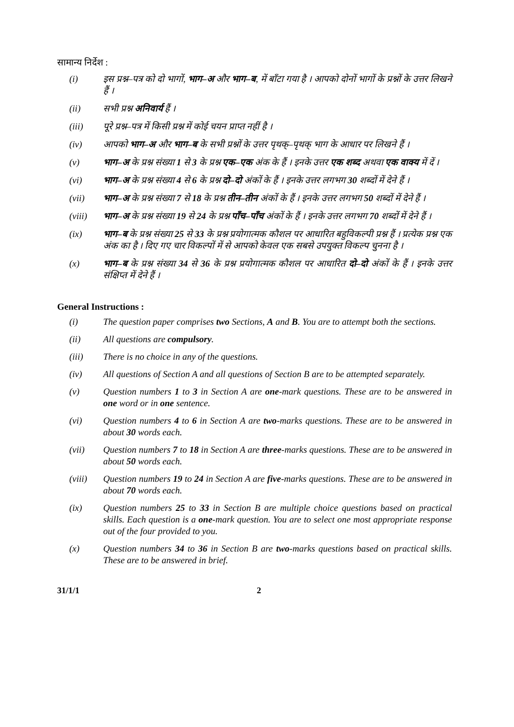सामान्य निर्देश :
(i) इस प्रश्न–पत्र को दो भागों, भाग–अ और भाग–ब, में बाँटा गया है । आपको दोनों भागों के प्रश्नों के उत्तर लिखने हैं ।
(ii) सभी प्रश्न अनिवार्य हैं ।
(iii) पूरे प्रश्न–पत्र में किसी प्रश्न में कोई चयन प्राप्त नहीं है ।
(iv) आपको भाग–अ और भाग–ब के सभी प्रश्नों के उत्तर पृथक्–पृथक् भाग के आधार पर लिखने हैं ।
(v) भाग–अ के प्रश्न संख्या 1 से 3 के प्रश्न एक–एक अंक के हैं । इनके उत्तर एक शब्द अथवा एक वाक्य में दें ।
(vi) भाग–अ के प्रश्न संख्या 4 से 6 के प्रश्न दो–दो अंकों के हैं । इनके उत्तर लगभग 30 शब्दों में देने हैं ।
(vii) भाग–अ के प्रश्न संख्या 7 से 18 के प्रश्न तीन–तीन अंकों के हैं । इनके उत्तर लगभग 50 शब्दों में देने हैं ।
(viii) भाग–अ के प्रश्न संख्या 19 से 24 के प्रश्न पाँच–पाँच अंकों के हैं । इनके उत्तर लगभग 70 शब्दों में देने हैं ।
(ix) भाग–ब के प्रश्न संख्या 25 से 33 के प्रश्न प्रयोगात्मक कौशल पर आधारित बहुविकल्पी प्रश्न हैं । प्रत्येक प्रश्न एक अंक का है । दिए गए चार विकल्पों में से आपको केवल एक सबसे उपयुक्त विकल्प चुनना है ।
(x) भाग–ब के प्रश्न संख्या 34 से 36 के प्रश्न प्रयोगात्मक कौशल पर आधारित दो–दो अंकों के हैं । इनके उत्तर संक्षिप्त में देने हैं ।
General Instructions :
(i) The question paper comprises two Sections, A and B. You are to attempt both the sections.
(ii) All questions are compulsory.
(iii) There is no choice in any of the questions.
(iv) All questions of Section A and all questions of Section B are to be attempted separately.
(v) Question numbers 1 to 3 in Section A are one-mark questions. These are to be answered in one word or in one sentence.
(vi) Question numbers 4 to 6 in Section A are two-marks questions. These are to be answered in about 30 words each.
(vii) Question numbers 7 to 18 in Section A are three-marks questions. These are to be answered in about 50 words each.
(viii) Question numbers 19 to 24 in Section A are five-marks questions. These are to be answered in about 70 words each.
(ix) Question numbers 25 to 33 in Section B are multiple choice questions based on practical skills. Each question is a one-mark question. You are to select one most appropriate response out of the four provided to you.
(x) Question numbers 34 to 36 in Section B are two-marks questions based on practical skills. These are to be answered in brief.
31/1/1 2